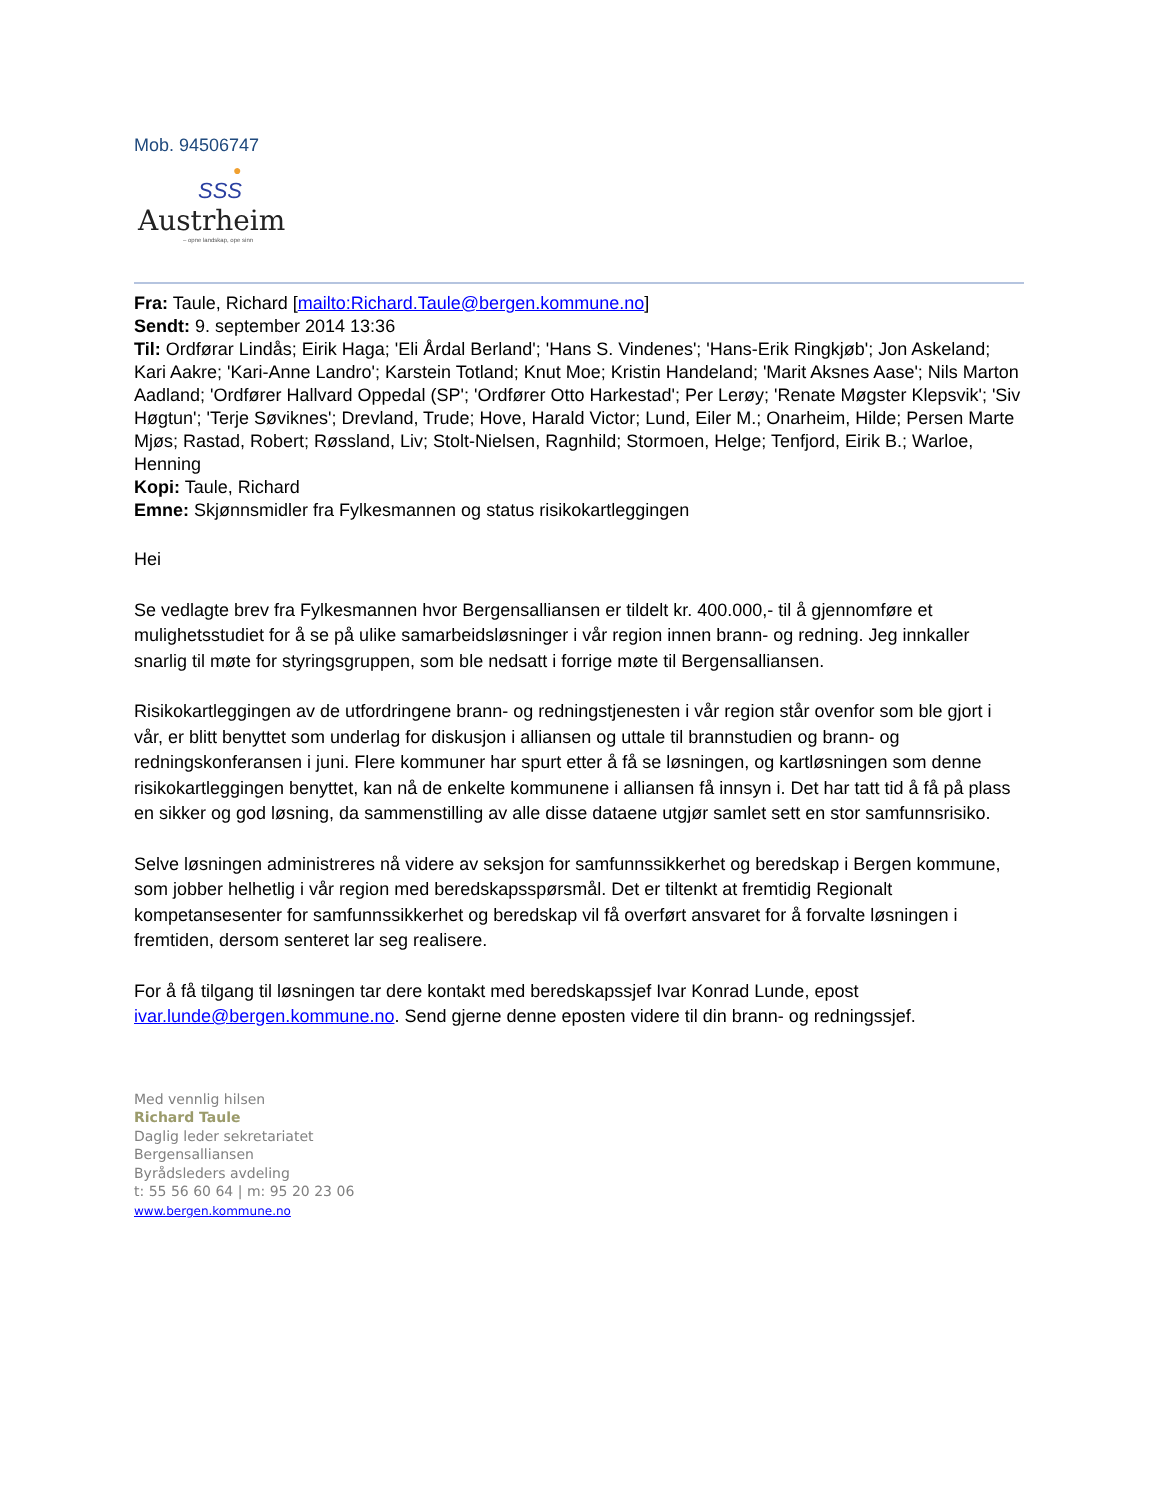Mob. 94506747
●
SSS
Austrheim
– opne landskap, ope sinn
Fra: Taule, Richard [mailto:Richard.Taule@bergen.kommune.no]
Sendt: 9. september 2014 13:36
Til: Ordførar Lindås; Eirik Haga; 'Eli Årdal Berland'; 'Hans S. Vindenes'; 'Hans-Erik Ringkjøb'; Jon Askeland; Kari Aakre; 'Kari-Anne Landro'; Karstein Totland; Knut Moe; Kristin Handeland; 'Marit Aksnes Aase'; Nils Marton Aadland; 'Ordfører Hallvard Oppedal (SP'; 'Ordfører Otto Harkestad'; Per Lerøy; 'Renate Møgster Klepsvik'; 'Siv Høgtun'; 'Terje Søviknes'; Drevland, Trude; Hove, Harald Victor; Lund, Eiler M.; Onarheim, Hilde; Persen Marte Mjøs; Rastad, Robert; Røssland, Liv; Stolt-Nielsen, Ragnhild; Stormoen, Helge; Tenfjord, Eirik B.; Warloe, Henning
Kopi: Taule, Richard
Emne: Skjønnsmidler fra Fylkesmannen og status risikokartleggingen
Hei
Se vedlagte brev fra Fylkesmannen hvor Bergensalliansen er tildelt kr. 400.000,- til å gjennomføre et mulighetsstudiet for å se på ulike samarbeidsløsninger i vår region innen brann- og redning. Jeg innkaller snarlig til møte for styringsgruppen, som ble nedsatt i forrige møte til Bergensalliansen.
Risikokartleggingen av de utfordringene brann- og redningstjenesten i vår region står ovenfor som ble gjort i vår, er blitt benyttet som underlag for diskusjon i alliansen og uttale til brannstudien og brann- og redningskonferansen i juni. Flere kommuner har spurt etter å få se løsningen, og kartløsningen som denne risikokartleggingen benyttet, kan nå de enkelte kommunene i alliansen få innsyn i. Det har tatt tid å få på plass en sikker og god løsning, da sammenstilling av alle disse dataene utgjør samlet sett en stor samfunnsrisiko.
Selve løsningen administreres nå videre av seksjon for samfunnssikkerhet og beredskap i Bergen kommune, som jobber helhetlig i vår region med beredskapsspørsmål. Det er tiltenkt at fremtidig Regionalt kompetansesenter for samfunnssikkerhet og beredskap vil få overført ansvaret for å forvalte løsningen i fremtiden, dersom senteret lar seg realisere.
For å få tilgang til løsningen tar dere kontakt med beredskapssjef Ivar Konrad Lunde, epost ivar.lunde@bergen.kommune.no. Send gjerne denne eposten videre til din brann- og redningssjef.
Med vennlig hilsen
Richard Taule
Daglig leder sekretariatet
Bergensalliansen
Byrådsleders avdeling
t: 55 56 60 64 | m: 95 20 23 06
www.bergen.kommune.no